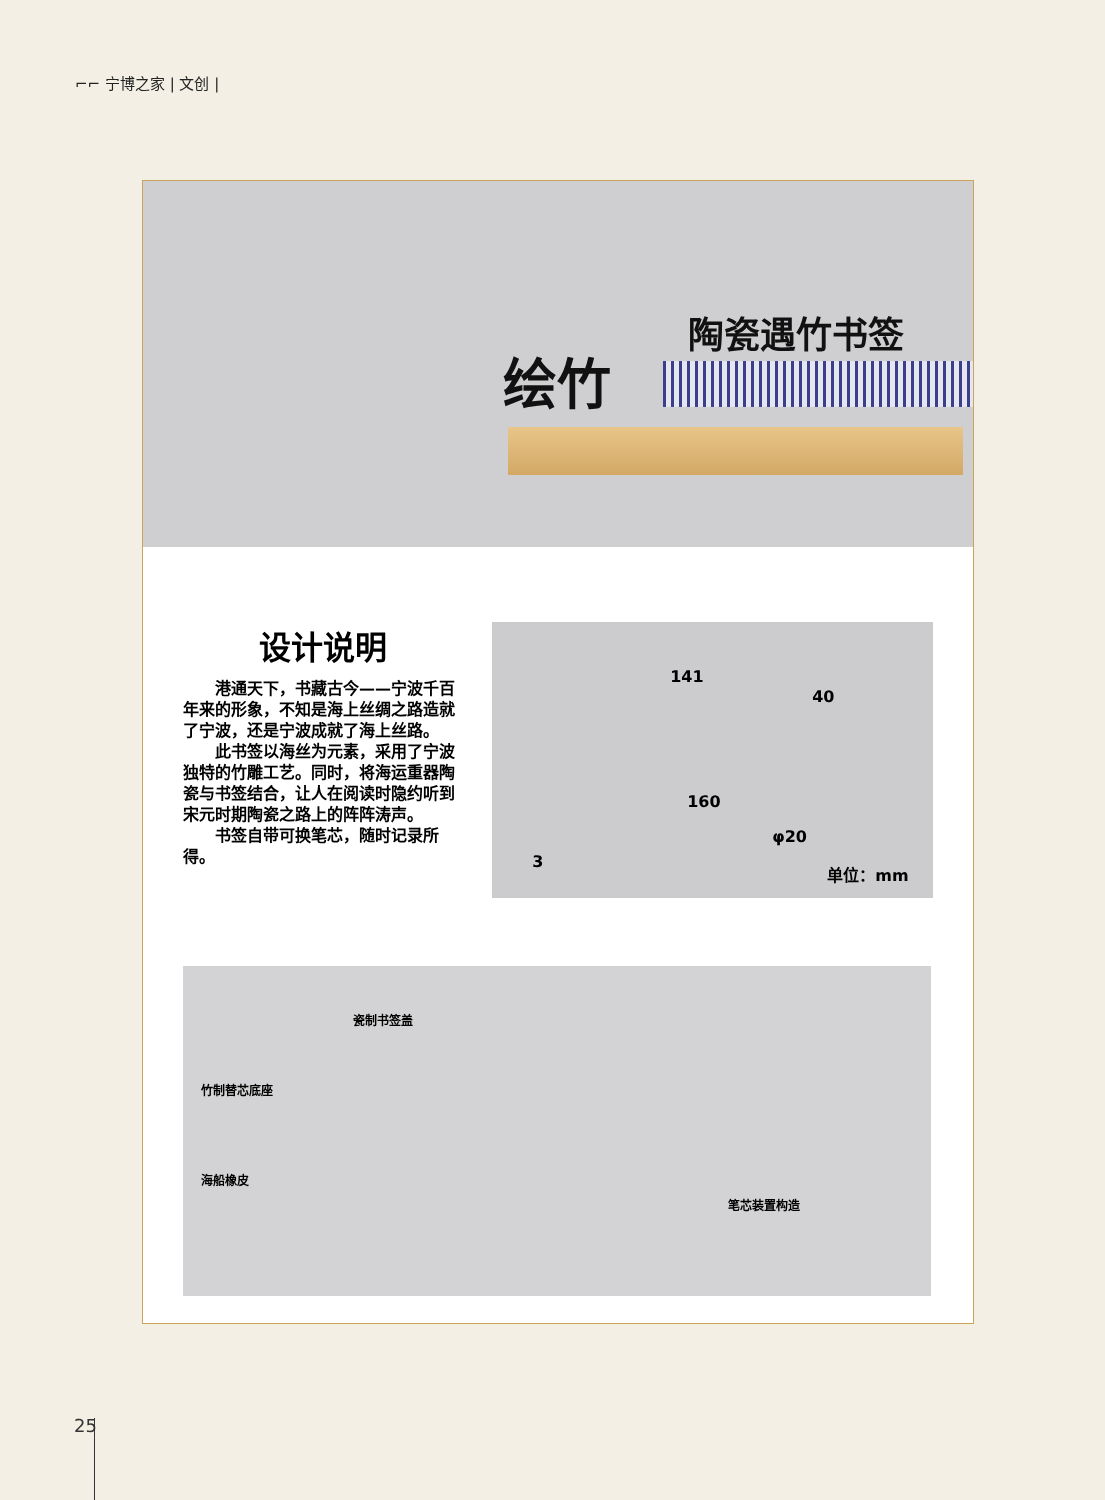⌐⌐ 宁博之家 | 文创 |
陶瓷遇竹书签
绘竹
设计说明
港通天下，书藏古今——宁波千百年来的形象，不知是海上丝绸之路造就了宁波，还是宁波成就了海上丝路。
此书签以海丝为元素，采用了宁波独特的竹雕工艺。同时，将海运重器陶瓷与书签结合，让人在阅读时隐约听到宋元时期陶瓷之路上的阵阵涛声。
书签自带可换笔芯，随时记录所得。
141
40
160
3
φ20
单位：mm
瓷制书签盖
竹制替芯底座
海船橡皮
笔芯装置构造
25